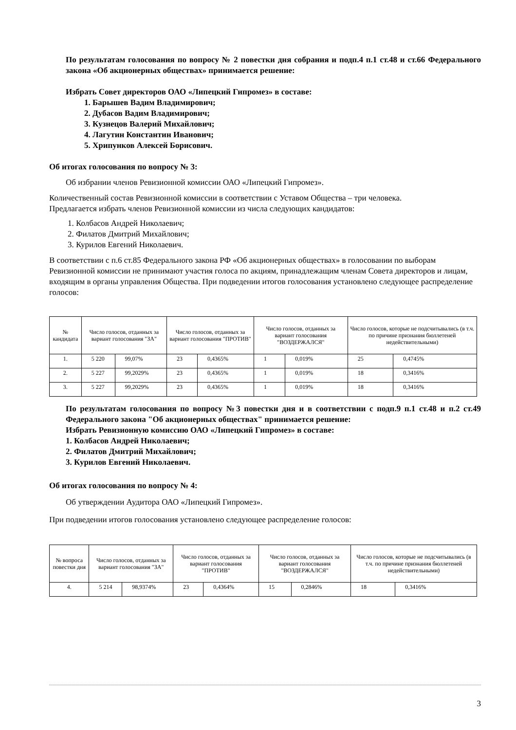По результатам голосования по вопросу № 2 повестки дня собрания и подп.4 п.1 ст.48 и ст.66 Федерального закона «Об акционерных обществах» принимается решение:
Избрать Совет директоров ОАО «Липецкий Гипромез» в составе:
1. Барышев Вадим Владимирович;
2. Дубасов Вадим Владимирович;
3. Кузнецов Валерий Михайлович;
4. Лагутин Константин Иванович;
5. Хрипунков Алексей Борисович.
Об итогах голосования по вопросу № 3:
Об избрании членов Ревизионной комиссии ОАО «Липецкий Гипромез».
Количественный состав Ревизионной комиссии в соответствии с Уставом Общества – три человека.
Предлагается избрать членов Ревизионной комиссии из числа следующих кандидатов:
1. Колбасов Андрей Николаевич;
2. Филатов Дмитрий Михайлович;
3. Курилов Евгений Николаевич.
В соответствии с п.6 ст.85 Федерального закона РФ «Об акционерных обществах» в голосовании по выборам Ревизионной комиссии не принимают участия голоса по акциям, принадлежащим членам Совета директоров и лицам, входящим в органы управления Общества. При подведении итогов голосования установлено следующее распределение голосов:
| № кандидата | Число голосов, отданных за вариант голосования "ЗА" | | Число голосов, отданных за вариант голосования "ПРОТИВ" | | Число голосов, отданных за вариант голосования "ВОЗДЕРЖАЛСЯ" | | Число голосов, которые не подсчитывались (в т.ч. по причине признания бюллетеней недействительными) | |
| --- | --- | --- | --- | --- | --- | --- | --- | --- |
| 1. | 5 220 | 99,07% | 23 | 0,4365% | 1 | 0,019% | 25 | 0,4745% |
| 2. | 5 227 | 99,2029% | 23 | 0,4365% | 1 | 0,019% | 18 | 0,3416% |
| 3. | 5 227 | 99,2029% | 23 | 0,4365% | 1 | 0,019% | 18 | 0,3416% |
По результатам голосования по вопросу №3 повестки дня и в соответствии с подп.9 п.1 ст.48 и п.2 ст.49 Федерального закона "Об акционерных обществах" принимается решение:
Избрать Ревизионную комиссию ОАО «Липецкий Гипромез» в составе:
1. Колбасов Андрей Николаевич;
2. Филатов Дмитрий Михайлович;
3. Курилов Евгений Николаевич.
Об итогах голосования по вопросу № 4:
Об утверждении Аудитора ОАО «Липецкий Гипромез».
При подведении итогов голосования установлено следующее распределение голосов:
| № вопроса повестки дня | Число голосов, отданных за вариант голосования "ЗА" | | Число голосов, отданных за вариант голосования "ПРОТИВ" | | Число голосов, отданных за вариант голосования "ВОЗДЕРЖАЛСЯ" | | Число голосов, которые не подсчитывались (в т.ч. по причине признания бюллетеней недействительными) | |
| --- | --- | --- | --- | --- | --- | --- | --- | --- |
| 4. | 5 214 | 98,9374% | 23 | 0,4364% | 15 | 0,2846% | 18 | 0,3416% |
3